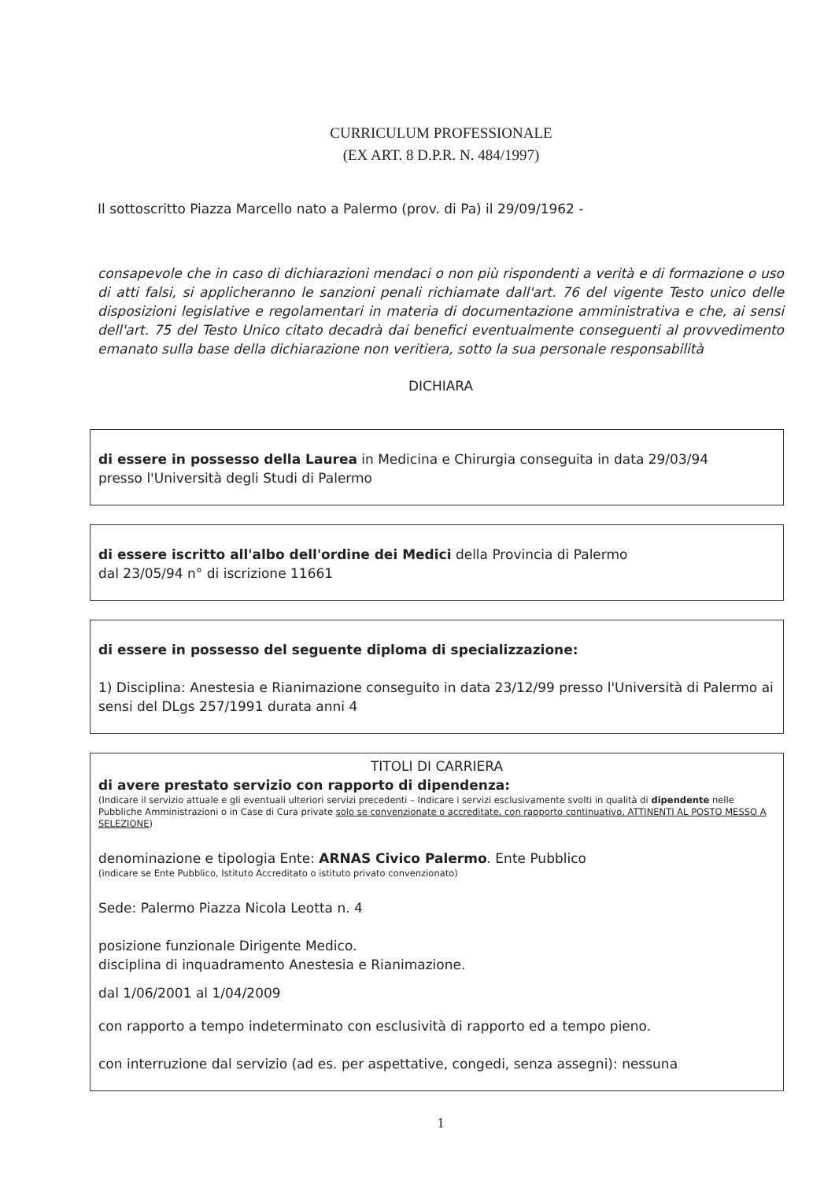CURRICULUM PROFESSIONALE
(EX ART. 8 D.P.R. N. 484/1997)
Il sottoscritto Piazza Marcello nato a Palermo (prov. di Pa) il 29/09/1962 -
consapevole che in caso di dichiarazioni mendaci o non più rispondenti a verità e di formazione o uso di atti falsi, si applicheranno le sanzioni penali richiamate dall'art. 76 del vigente Testo unico delle disposizioni legislative e regolamentari in materia di documentazione amministrativa e che, ai sensi dell'art. 75 del Testo Unico citato decadrà dai benefici eventualmente conseguenti al provvedimento emanato sulla base della dichiarazione non veritiera, sotto la sua personale responsabilità
DICHIARA
di essere in possesso della Laurea in Medicina e Chirurgia conseguita in data 29/03/94
presso l'Università degli Studi di Palermo
di essere iscritto all'albo dell'ordine dei Medici della Provincia di Palermo
dal 23/05/94 n° di iscrizione 11661
di essere in possesso del seguente diploma di specializzazione:
1) Disciplina: Anestesia e Rianimazione conseguito in data 23/12/99 presso l'Università di Palermo ai sensi del DLgs 257/1991 durata anni 4
TITOLI DI CARRIERA
di avere prestato servizio con rapporto di dipendenza:
(Indicare il servizio attuale e gli eventuali ulteriori servizi precedenti – Indicare i servizi esclusivamente svolti in qualità di dipendente nelle Pubbliche Amministrazioni o in Case di Cura private solo se convenzionate o accreditate, con rapporto continuativo, ATTINENTI AL POSTO MESSO A SELEZIONE)
denominazione e tipologia Ente: ARNAS Civico Palermo. Ente Pubblico
(indicare se Ente Pubblico, Istituto Accreditato o istituto privato convenzionato)
Sede: Palermo Piazza Nicola Leotta n. 4
posizione funzionale Dirigente Medico.
disciplina di inquadramento Anestesia e Rianimazione.
dal 1/06/2001 al 1/04/2009
con rapporto a tempo indeterminato con esclusività di rapporto ed a tempo pieno.
con interruzione dal servizio (ad es. per aspettative, congedi, senza assegni): nessuna
1